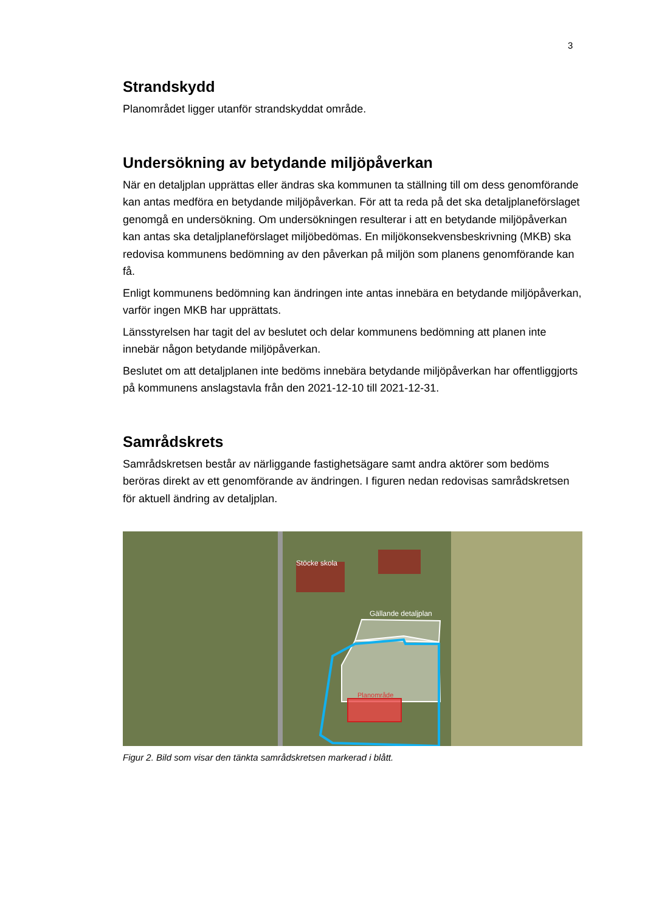3
Strandskydd
Planområdet ligger utanför strandskyddat område.
Undersökning av betydande miljöpåverkan
När en detaljplan upprättas eller ändras ska kommunen ta ställning till om dess genomförande kan antas medföra en betydande miljöpåverkan. För att ta reda på det ska detaljplaneförslaget genomgå en undersökning. Om undersökningen resulterar i att en betydande miljöpåverkan kan antas ska detaljplaneförslaget miljöbedömas. En miljökonsekvensbeskrivning (MKB) ska redovisa kommunens bedömning av den påverkan på miljön som planens genomförande kan få.
Enligt kommunens bedömning kan ändringen inte antas innebära en betydande miljöpåverkan, varför ingen MKB har upprättats.
Länsstyrelsen har tagit del av beslutet och delar kommunens bedömning att planen inte innebär någon betydande miljöpåverkan.
Beslutet om att detaljplanen inte bedöms innebära betydande miljöpåverkan har offentliggjorts på kommunens anslagstavla från den 2021-12-10 till 2021-12-31.
Samrådskrets
Samrådskretsen består av närliggande fastighetsägare samt andra aktörer som bedöms beröras direkt av ett genomförande av ändringen. I figuren nedan redovisas samrådskretsen för aktuell ändring av detaljplan.
Stöcke skola
Gällande detaljplan
Planområde
Figur 2. Bild som visar den tänkta samrådskretsen markerad i blått.